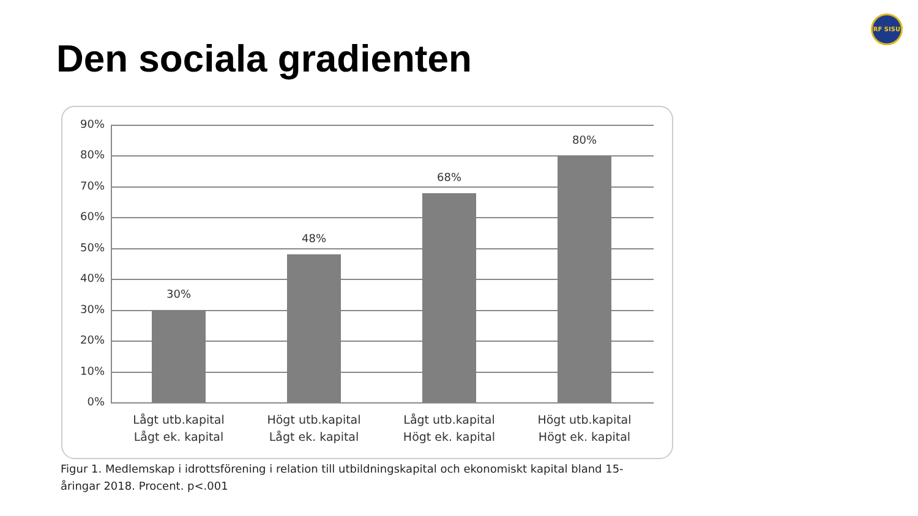Den sociala gradienten
RF SISU
90%
80%
70%
60%
50%
40%
30%
20%
10%
0%
30%
48%
68%
80%
Lågt utb.kapital
Lågt ek. kapital
Högt utb.kapital
Lågt ek. kapital
Lågt utb.kapital
Högt ek. kapital
Högt utb.kapital
Högt ek. kapital
Figur 1. Medlemskap i idrottsförening i relation till utbildningskapital och ekonomiskt kapital bland 15-åringar 2018. Procent. p<.001